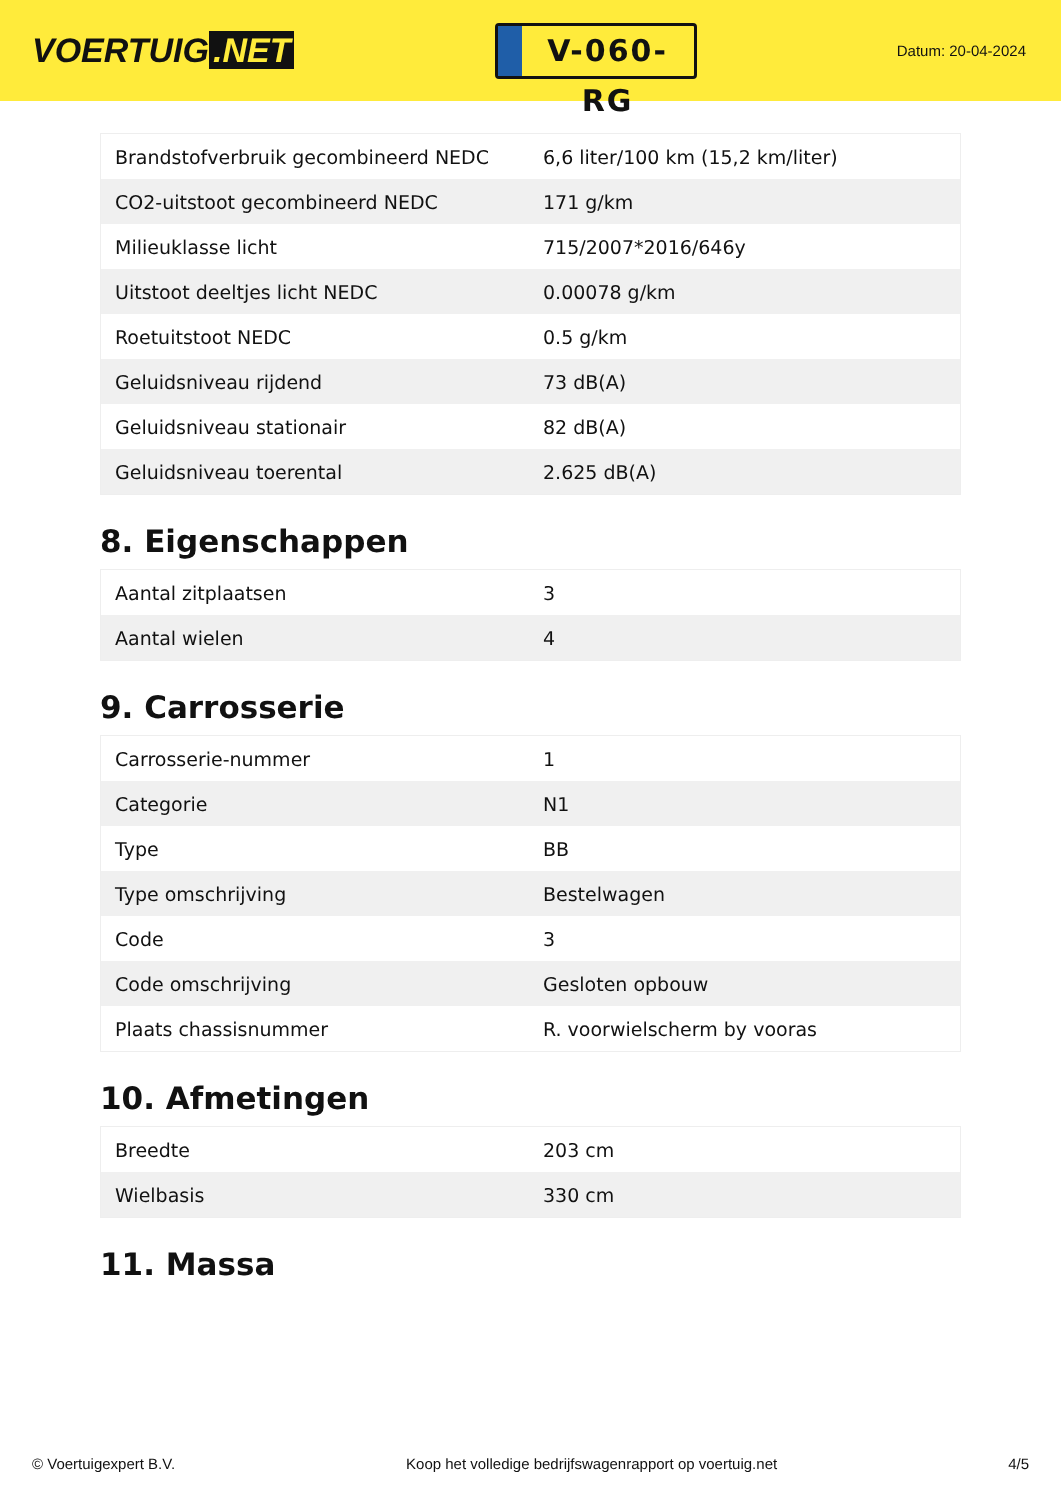VOERTUIG.NET
V-060-RG
Datum: 20-04-2024
| Brandstofverbruik gecombineerd NEDC | 6,6 liter/100 km (15,2 km/liter) |
| CO2-uitstoot gecombineerd NEDC | 171 g/km |
| Milieuklasse licht | 715/2007*2016/646y |
| Uitstoot deeltjes licht NEDC | 0.00078 g/km |
| Roetuitstoot NEDC | 0.5 g/km |
| Geluidsniveau rijdend | 73 dB(A) |
| Geluidsniveau stationair | 82 dB(A) |
| Geluidsniveau toerental | 2.625 dB(A) |
8. Eigenschappen
| Aantal zitplaatsen | 3 |
| Aantal wielen | 4 |
9. Carrosserie
| Carrosserie-nummer | 1 |
| Categorie | N1 |
| Type | BB |
| Type omschrijving | Bestelwagen |
| Code | 3 |
| Code omschrijving | Gesloten opbouw |
| Plaats chassisnummer | R. voorwielscherm by vooras |
10. Afmetingen
| Breedte | 203 cm |
| Wielbasis | 330 cm |
11. Massa
© Voertuigexpert B.V. Koop het volledige bedrijfswagenrapport op voertuig.net 4/5